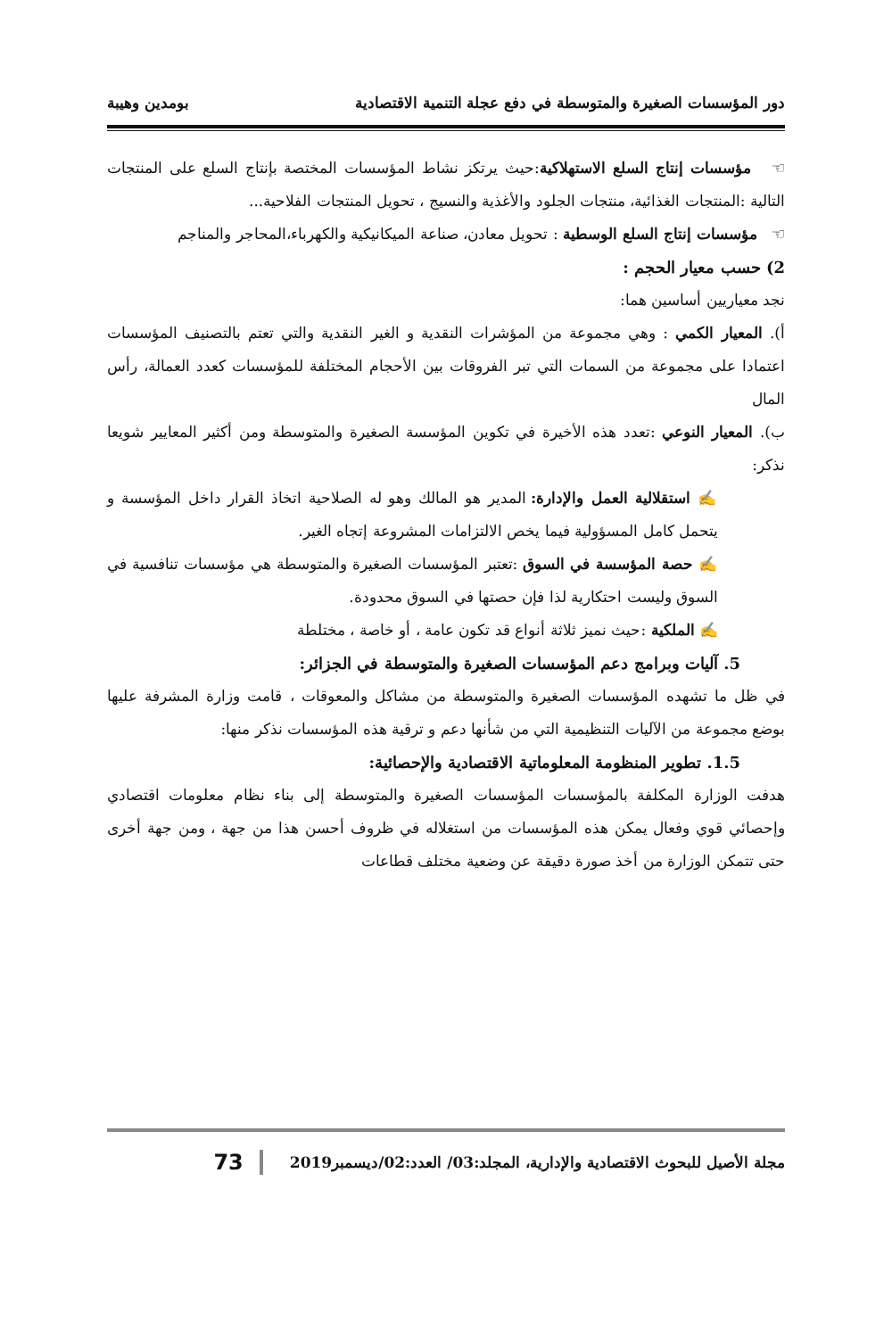دور المؤسسات الصغيرة والمتوسطة في دفع عجلة التنمية الاقتصادية بومدين وهيبة
☜ مؤسسات إنتاج السلع الاستهلاكية:حيث يرتكز نشاط المؤسسات المختصة بإنتاج السلع على المنتجات التالية :المنتجات الغذائية، منتجات الجلود والأغذية والنسيج ، تحويل المنتجات الفلاحية...
☜ مؤسسات إنتاج السلع الوسطية : تحويل معادن، صناعة الميكانيكية والكهرباء،المحاجر والمناجم
2) حسب معيار الحجم :
نجد معياريين أساسين هما:
أ). المعيار الكمي : وهي مجموعة من المؤشرات النقدية و الغير النقدية والتي تعتم بالتصنيف المؤسسات اعتمادا على مجموعة من السمات التي تبر الفروقات بين الأحجام المختلفة للمؤسسات كعدد العمالة، رأس المال
ب). المعيار النوعي :تعدد هذه الأخيرة في تكوين المؤسسة الصغيرة والمتوسطة ومن أكثير المعايير شويعا نذكر:
✍ استقلالية العمل والإدارة: المدير هو المالك وهو له الصلاحية اتخاذ القرار داخل المؤسسة و يتحمل كامل المسؤولية فيما يخص الالتزامات المشروعة إتجاه الغير.
✍ حصة المؤسسة في السوق :تعتبر المؤسسات الصغيرة والمتوسطة هي مؤسسات تنافسية في السوق وليست احتكارية لذا فإن حصتها في السوق محدودة.
✍ الملكية :حيث نميز ثلاثة أنواع قد تكون عامة ، أو خاصة ، مختلطة
5. آليات وبرامج دعم المؤسسات الصغيرة والمتوسطة في الجزائر:
في ظل ما تشهده المؤسسات الصغيرة والمتوسطة من مشاكل والمعوقات ، قامت وزارة المشرفة عليها بوضع مجموعة من الآليات التنظيمية التي من شأنها دعم و ترقية هذه المؤسسات نذكر منها:
1.5. تطوير المنظومة المعلوماتية الاقتصادية والإحصائية:
هدفت الوزارة المكلفة بالمؤسسات المؤسسات الصغيرة والمتوسطة إلى بناء نظام معلومات اقتصادي وإحصائي قوي وفعال يمكن هذه المؤسسات من استغلاله في ظروف أحسن هذا من جهة ، ومن جهة أخرى حتى تتمكن الوزارة من أخذ صورة دقيقة عن وضعية مختلف قطاعات
مجلة الأصيل للبحوث الاقتصادية والإدارية، المجلد:03/ العدد:02/ديسمبر2019 73